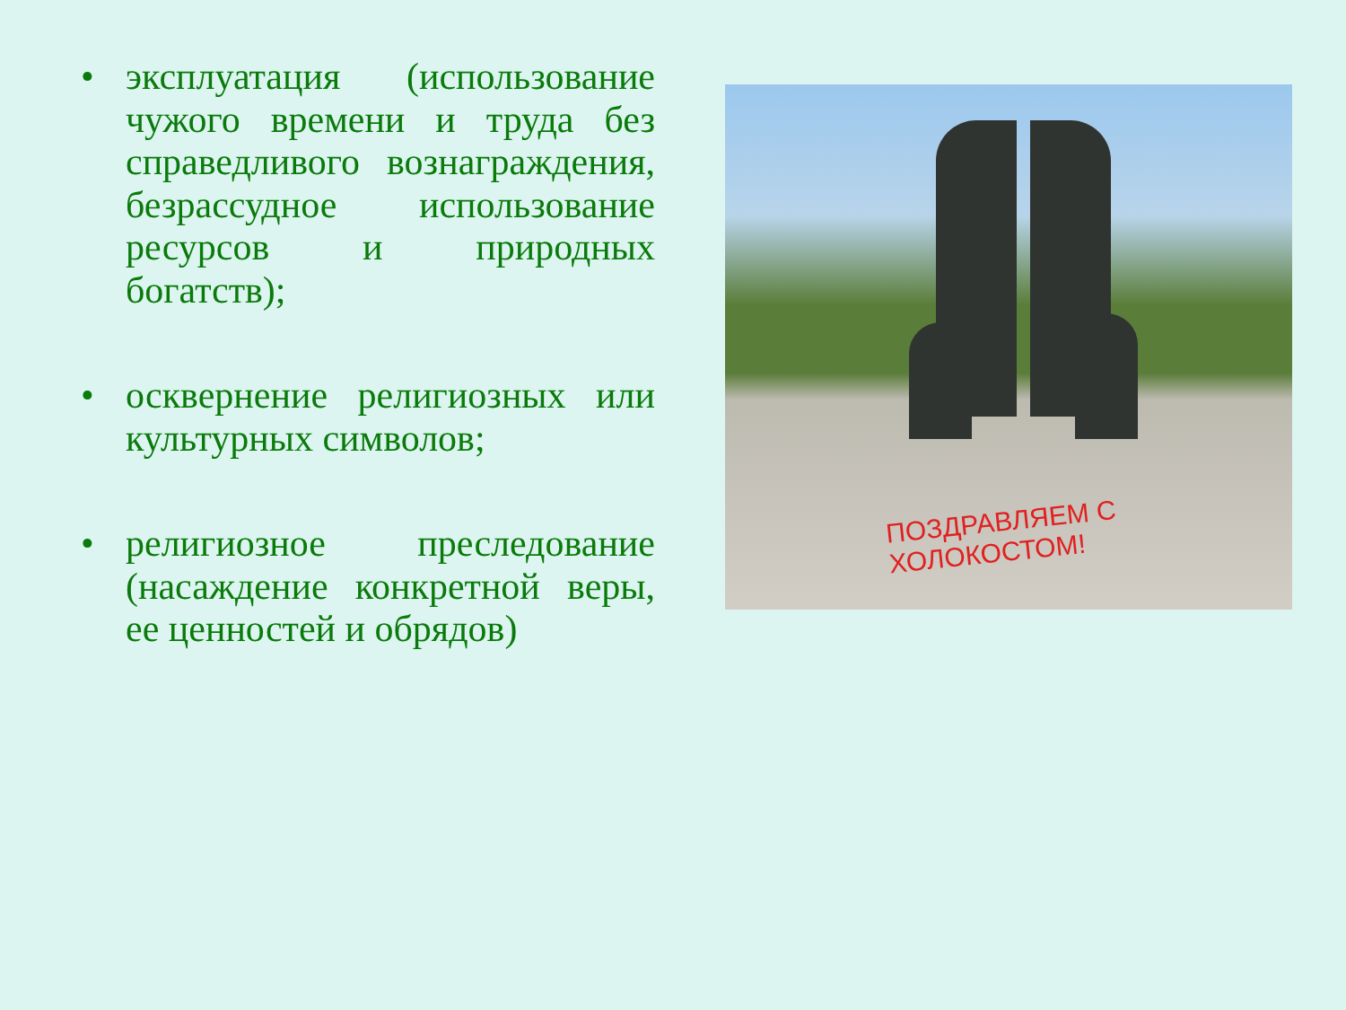• эксплуатация (использование чужого времени и труда без справедливого вознаграждения, безрассудное использование ресурсов и природных богатств);
• осквернение религиозных или культурных символов;
• религиозное преследование (насаждение конкретной веры, ее ценностей и обрядов)
ПОЗДРАВЛЯЕМ С ХОЛОКОСТОМ!